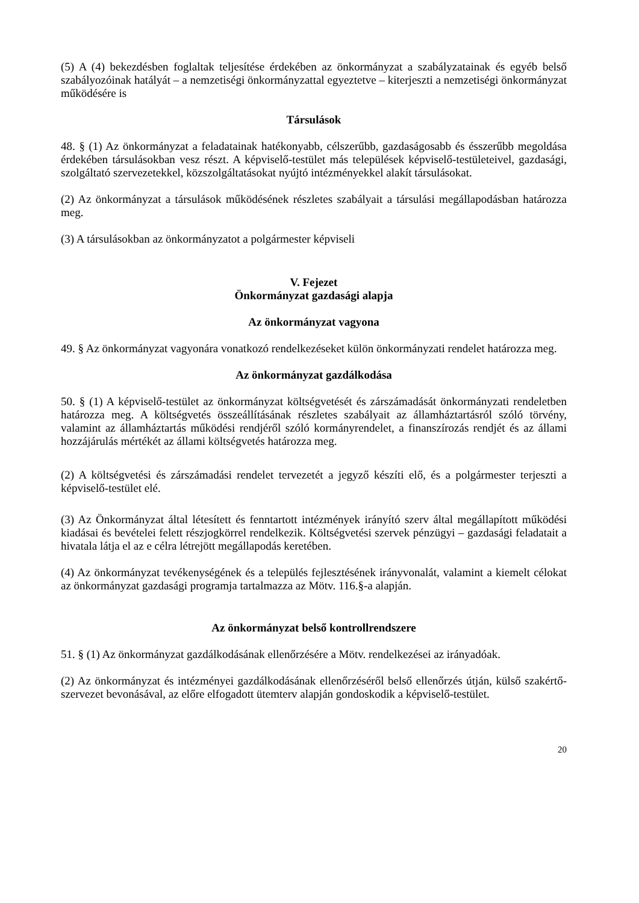(5) A (4) bekezdésben foglaltak teljesítése érdekében az önkormányzat a szabályzatainak és egyéb belső szabályozóinak hatályát – a nemzetiségi önkormányzattal egyeztetve – kiterjeszti a nemzetiségi önkormányzat működésére is
Társulások
48. § (1) Az önkormányzat a feladatainak hatékonyabb, célszerűbb, gazdaságosabb és ésszerűbb megoldása érdekében társulásokban vesz részt. A képviselő-testület más települések képviselő-testületeivel, gazdasági, szolgáltató szervezetekkel, közszolgáltatásokat nyújtó intézményekkel alakít társulásokat.
(2) Az önkormányzat a társulások működésének részletes szabályait a társulási megállapodásban határozza meg.
(3) A társulásokban az önkormányzatot a polgármester képviseli
V. Fejezet
Önkormányzat gazdasági alapja
Az önkormányzat vagyona
49. § Az önkormányzat vagyonára vonatkozó rendelkezéseket külön önkormányzati rendelet határozza meg.
Az önkormányzat gazdálkodása
50. § (1) A képviselő-testület az önkormányzat költségvetését és zárszámadását önkormányzati rendeletben határozza meg. A költségvetés összeállításának részletes szabályait az államháztartásról szóló törvény, valamint az államháztartás működési rendjéről szóló kormányrendelet, a finanszírozás rendjét és az állami hozzájárulás mértékét az állami költségvetés határozza meg.
(2) A költségvetési és zárszámadási rendelet tervezetét a jegyző készíti elő, és a polgármester terjeszti a képviselő-testület elé.
(3) Az Önkormányzat által létesített és fenntartott intézmények irányító szerv által megállapított működési kiadásai és bevételei felett részjogkörrel rendelkezik. Költségvetési szervek pénzügyi – gazdasági feladatait a hivatala látja el az e célra létrejött megállapodás keretében.
(4) Az önkormányzat tevékenységének és a település fejlesztésének irányvonalát, valamint a kiemelt célokat az önkormányzat gazdasági programja tartalmazza az Mötv. 116.§-a alapján.
Az önkormányzat belső kontrollrendszere
51. § (1) Az önkormányzat gazdálkodásának ellenőrzésére a Mötv. rendelkezései az irányadóak.
(2) Az önkormányzat és intézményei gazdálkodásának ellenőrzéséről belső ellenőrzés útján, külső szakértő-szervezet bevonásával, az előre elfogadott ütemterv alapján gondoskodik a képviselő-testület.
20